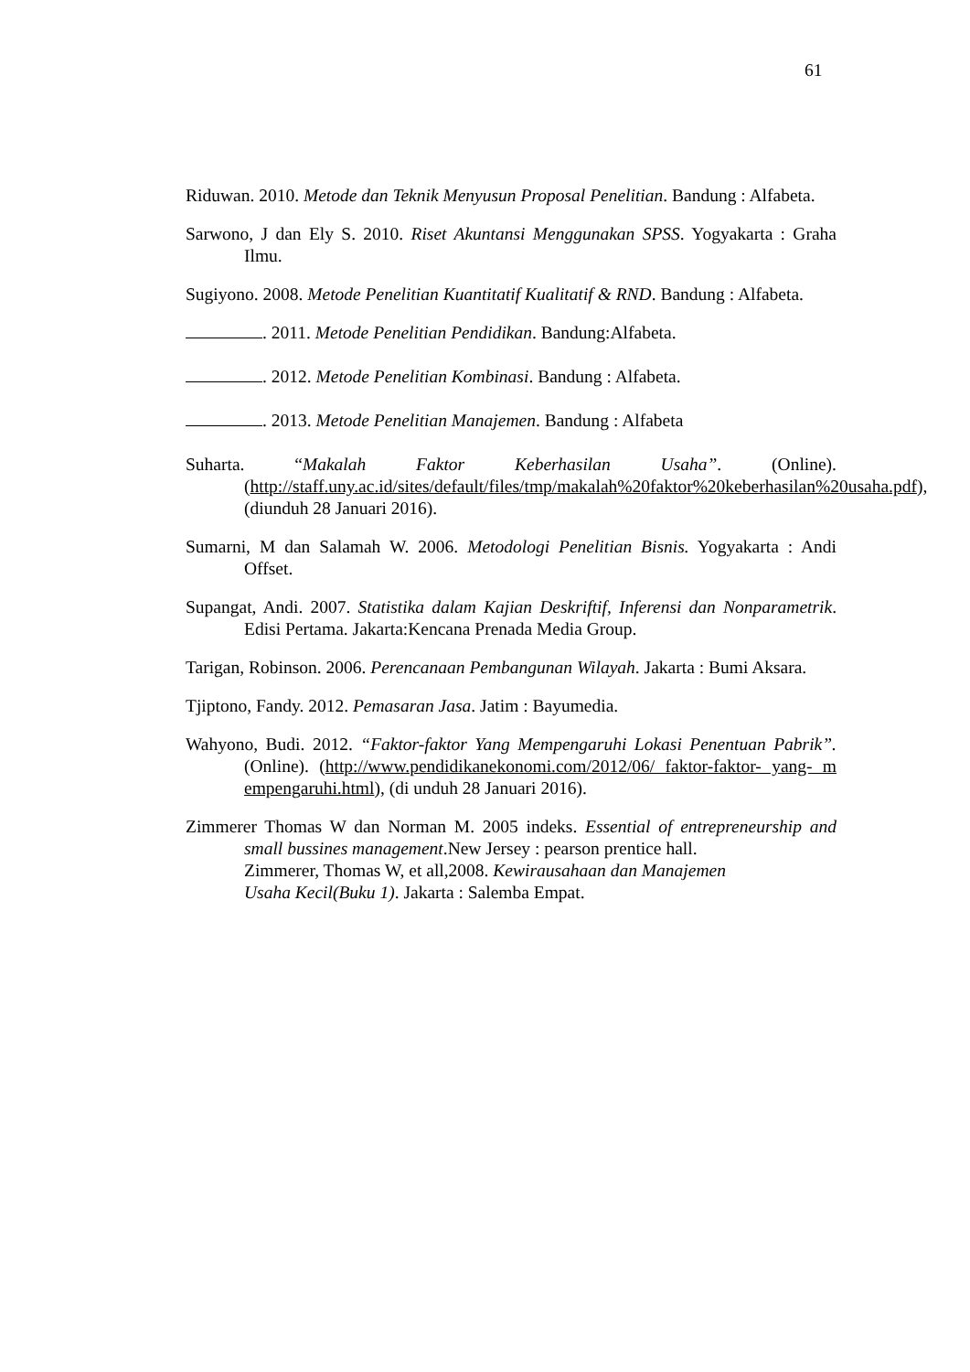61
Riduwan. 2010. Metode dan Teknik Menyusun Proposal Penelitian. Bandung : Alfabeta.
Sarwono, J dan Ely S. 2010. Riset Akuntansi Menggunakan SPSS. Yogyakarta : Graha Ilmu.
Sugiyono. 2008. Metode Penelitian Kuantitatif Kualitatif & RND. Bandung : Alfabeta.
. 2011. Metode Penelitian Pendidikan. Bandung:Alfabeta.
. 2012. Metode Penelitian Kombinasi. Bandung : Alfabeta.
. 2013. Metode Penelitian Manajemen. Bandung : Alfabeta
Suharta. “Makalah Faktor Keberhasilan Usaha”. (Online). (http://staff.uny.ac.id/sites/default/files/tmp/makalah%20faktor%20keberhasilan%20usaha.pdf), (diunduh 28 Januari 2016).
Sumarni, M dan Salamah W. 2006. Metodologi Penelitian Bisnis. Yogyakarta : Andi Offset.
Supangat, Andi. 2007. Statistika dalam Kajian Deskriftif, Inferensi dan Nonparametrik. Edisi Pertama. Jakarta:Kencana Prenada Media Group.
Tarigan, Robinson. 2006. Perencanaan Pembangunan Wilayah. Jakarta : Bumi Aksara.
Tjiptono, Fandy. 2012. Pemasaran Jasa. Jatim : Bayumedia.
Wahyono, Budi. 2012. “Faktor-faktor Yang Mempengaruhi Lokasi Penentuan Pabrik”. (Online). (http://www.pendidikanekonomi.com/2012/06/ faktor-faktor- yang- m empengaruhi.html), (di unduh 28 Januari 2016).
Zimmerer Thomas W dan Norman M. 2005 indeks. Essential of entrepreneurship and small bussines management.New Jersey : pearson prentice hall.
Zimmerer, Thomas W, et all,2008. Kewirausahaan dan Manajemen
Usaha Kecil(Buku 1). Jakarta : Salemba Empat.